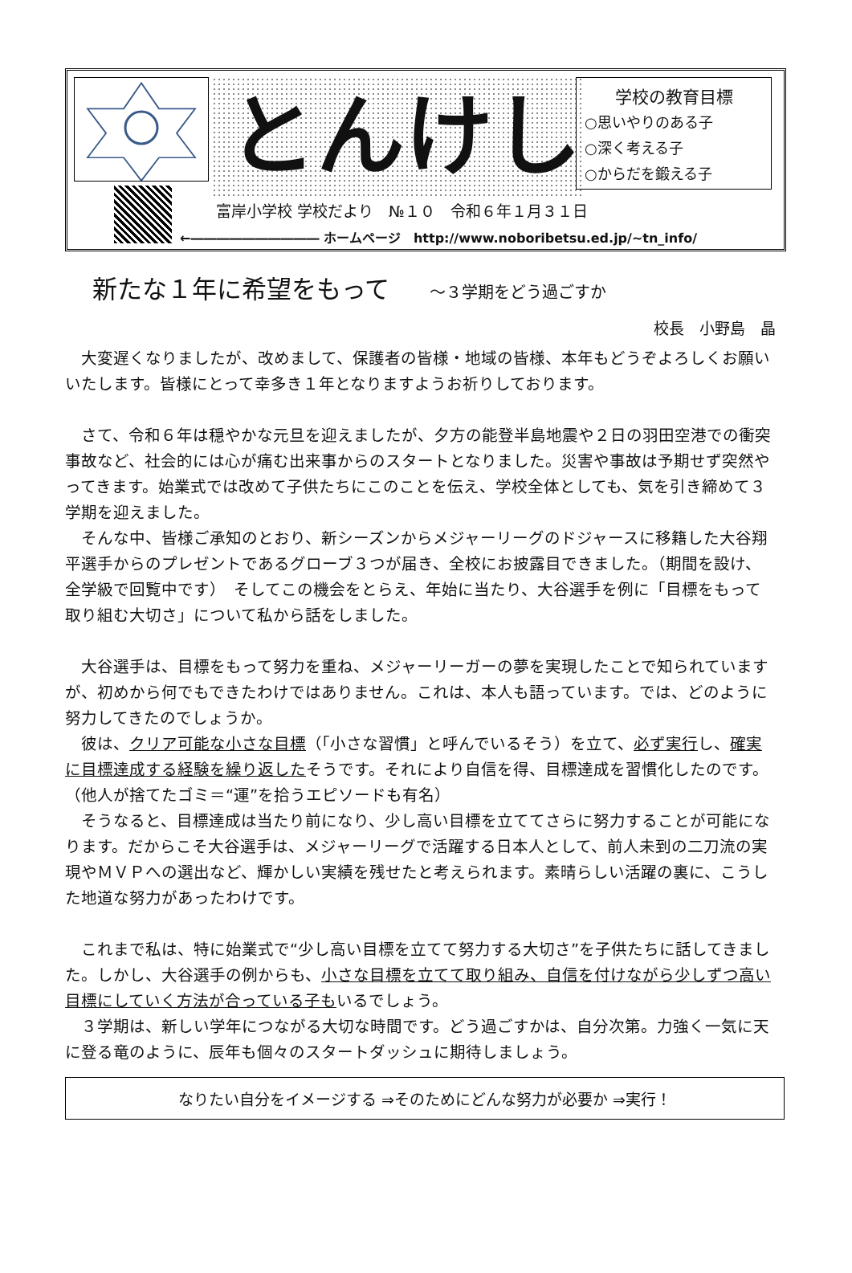とんけし
学校の教育目標
○思いやりのある子
○深く考える子
○からだを鍛える子
富岸小学校 学校だより　№１０　令和６年１月３１日
←―――――――――― ホームページ　http://www.noboribetsu.ed.jp/~tn_info/
新たな１年に希望をもって ～３学期をどう過ごすか
校長　小野島　晶
　大変遅くなりましたが、改めまして、保護者の皆様・地域の皆様、本年もどうぞよろしくお願いいたします。皆様にとって幸多き１年となりますようお祈りしております。
　さて、令和６年は穏やかな元旦を迎えましたが、夕方の能登半島地震や２日の羽田空港での衝突事故など、社会的には心が痛む出来事からのスタートとなりました。災害や事故は予期せず突然やってきます。始業式では改めて子供たちにこのことを伝え、学校全体としても、気を引き締めて３学期を迎えました。
　そんな中、皆様ご承知のとおり、新シーズンからメジャーリーグのドジャースに移籍した大谷翔平選手からのプレゼントであるグローブ３つが届き、全校にお披露目できました。（期間を設け、全学級で回覧中です）　そしてこの機会をとらえ、年始に当たり、大谷選手を例に「目標をもって取り組む大切さ」について私から話をしました。
　大谷選手は、目標をもって努力を重ね、メジャーリーガーの夢を実現したことで知られていますが、初めから何でもできたわけではありません。これは、本人も語っています。では、どのように努力してきたのでしょうか。
　彼は、クリア可能な小さな目標（「小さな習慣」と呼んでいるそう）を立て、必ず実行し、確実に目標達成する経験を繰り返したそうです。それにより自信を得、目標達成を習慣化したのです。（他人が捨てたゴミ＝“運”を拾うエピソードも有名）
　そうなると、目標達成は当たり前になり、少し高い目標を立ててさらに努力することが可能になります。だからこそ大谷選手は、メジャーリーグで活躍する日本人として、前人未到の二刀流の実現やＭＶＰへの選出など、輝かしい実績を残せたと考えられます。素晴らしい活躍の裏に、こうした地道な努力があったわけです。
　これまで私は、特に始業式で“少し高い目標を立てて努力する大切さ”を子供たちに話してきました。しかし、大谷選手の例からも、小さな目標を立てて取り組み、自信を付けながら少しずつ高い目標にしていく方法が合っている子もいるでしょう。
　３学期は、新しい学年につながる大切な時間です。どう過ごすかは、自分次第。力強く一気に天に登る竜のように、辰年も個々のスタートダッシュに期待しましょう。
なりたい自分をイメージする ⇒そのためにどんな努力が必要か ⇒実行！